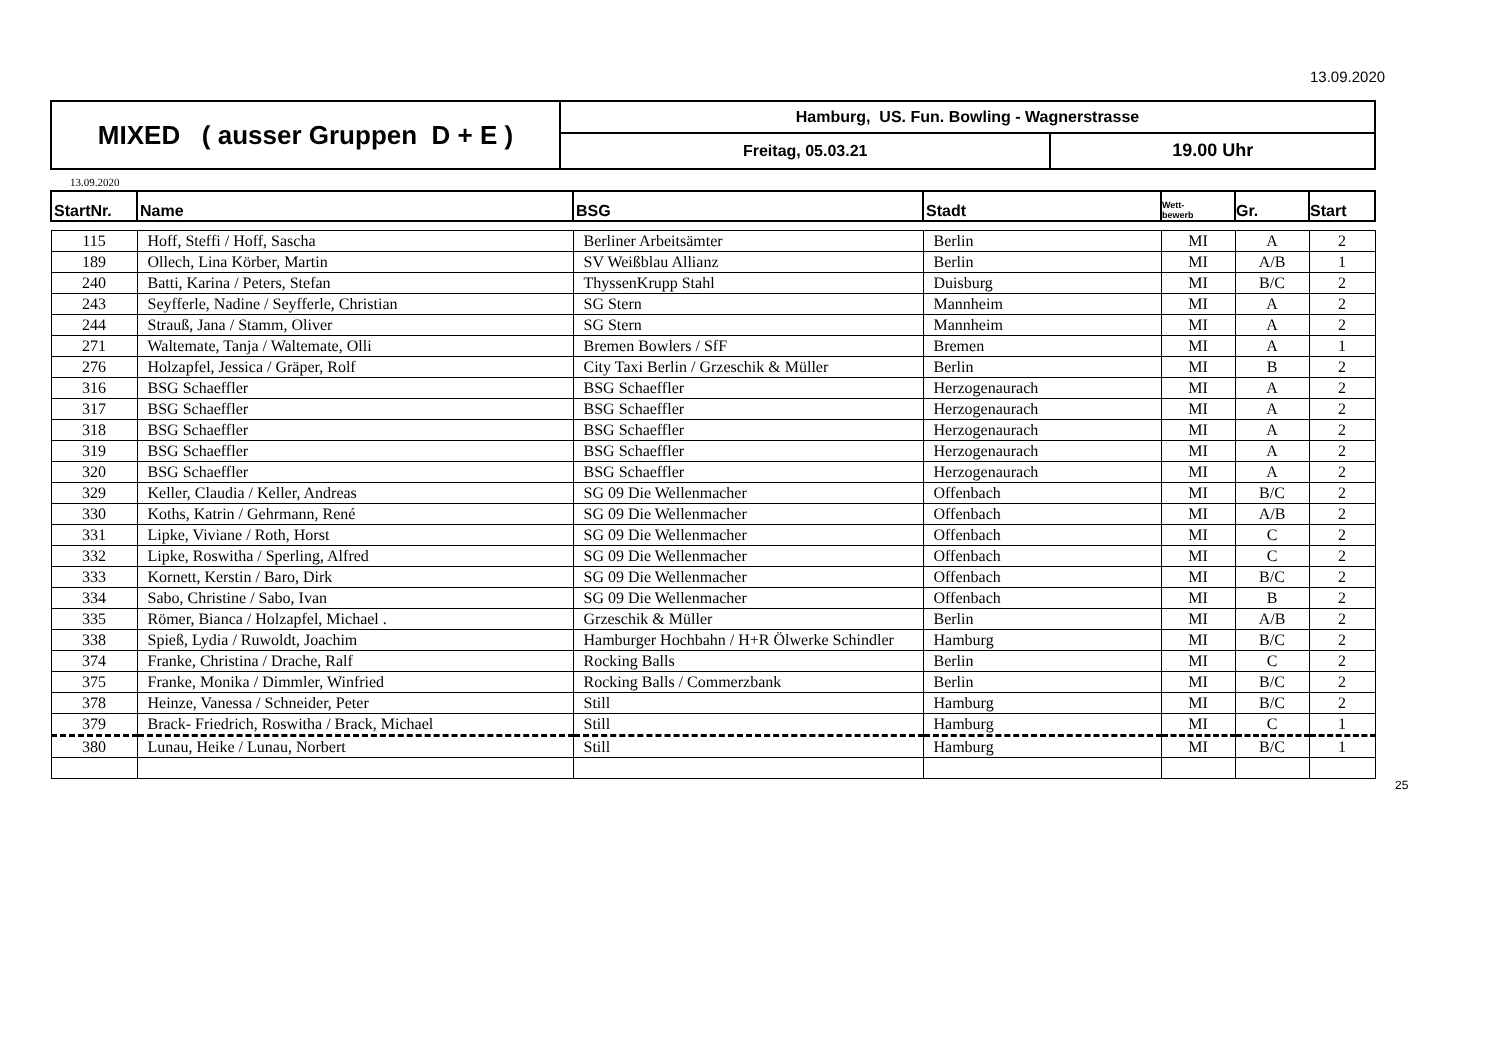13.09.2020
| MIXED ( ausser Gruppen D + E ) | Hamburg, US. Fun. Bowling - Wagnerstrasse | |
| | Freitag, 05.03.21 | 19.00 Uhr |
13.09.2020
| StartNr. | Name | BSG | Stadt | Wett- bewerb | Gr. | Start |
| --- | --- | --- | --- | --- | --- | --- |
| 115 | Hoff, Steffi / Hoff, Sascha | Berliner Arbeitsämter | Berlin | MI | A | 2 |
| 189 | Ollech, Lina Körber, Martin | SV Weißblau Allianz | Berlin | MI | A/B | 1 |
| 240 | Batti, Karina / Peters, Stefan | ThyssenKrupp Stahl | Duisburg | MI | B/C | 2 |
| 243 | Seyfferle, Nadine / Seyfferle, Christian | SG Stern | Mannheim | MI | A | 2 |
| 244 | Strauß, Jana / Stamm, Oliver | SG Stern | Mannheim | MI | A | 2 |
| 271 | Waltemate, Tanja / Waltemate, Olli | Bremen Bowlers / SfF | Bremen | MI | A | 1 |
| 276 | Holzapfel, Jessica / Gräper, Rolf | City Taxi Berlin / Grzeschik & Müller | Berlin | MI | B | 2 |
| 316 | BSG Schaeffler | BSG Schaeffler | Herzogenaurach | MI | A | 2 |
| 317 | BSG Schaeffler | BSG Schaeffler | Herzogenaurach | MI | A | 2 |
| 318 | BSG Schaeffler | BSG Schaeffler | Herzogenaurach | MI | A | 2 |
| 319 | BSG Schaeffler | BSG Schaeffler | Herzogenaurach | MI | A | 2 |
| 320 | BSG Schaeffler | BSG Schaeffler | Herzogenaurach | MI | A | 2 |
| 329 | Keller, Claudia / Keller, Andreas | SG 09 Die Wellenmacher | Offenbach | MI | B/C | 2 |
| 330 | Koths, Katrin / Gehrmann, René | SG 09 Die Wellenmacher | Offenbach | MI | A/B | 2 |
| 331 | Lipke, Viviane / Roth, Horst | SG 09 Die Wellenmacher | Offenbach | MI | C | 2 |
| 332 | Lipke, Roswitha / Sperling, Alfred | SG 09 Die Wellenmacher | Offenbach | MI | C | 2 |
| 333 | Kornett, Kerstin / Baro, Dirk | SG 09 Die Wellenmacher | Offenbach | MI | B/C | 2 |
| 334 | Sabo, Christine / Sabo, Ivan | SG 09 Die Wellenmacher | Offenbach | MI | B | 2 |
| 335 | Römer, Bianca / Holzapfel, Michael . | Grzeschik & Müller | Berlin | MI | A/B | 2 |
| 338 | Spieß, Lydia / Ruwoldt, Joachim | Hamburger Hochbahn / H+R Ölwerke Schindler | Hamburg | MI | B/C | 2 |
| 374 | Franke, Christina / Drache, Ralf | Rocking Balls | Berlin | MI | C | 2 |
| 375 | Franke, Monika / Dimmler, Winfried | Rocking Balls / Commerzbank | Berlin | MI | B/C | 2 |
| 378 | Heinze, Vanessa / Schneider, Peter | Still | Hamburg | MI | B/C | 2 |
| 379 | Brack- Friedrich, Roswitha / Brack, Michael | Still | Hamburg | MI | C | 1 |
| 380 | Lunau, Heike / Lunau, Norbert | Still | Hamburg | MI | B/C | 1 |
25